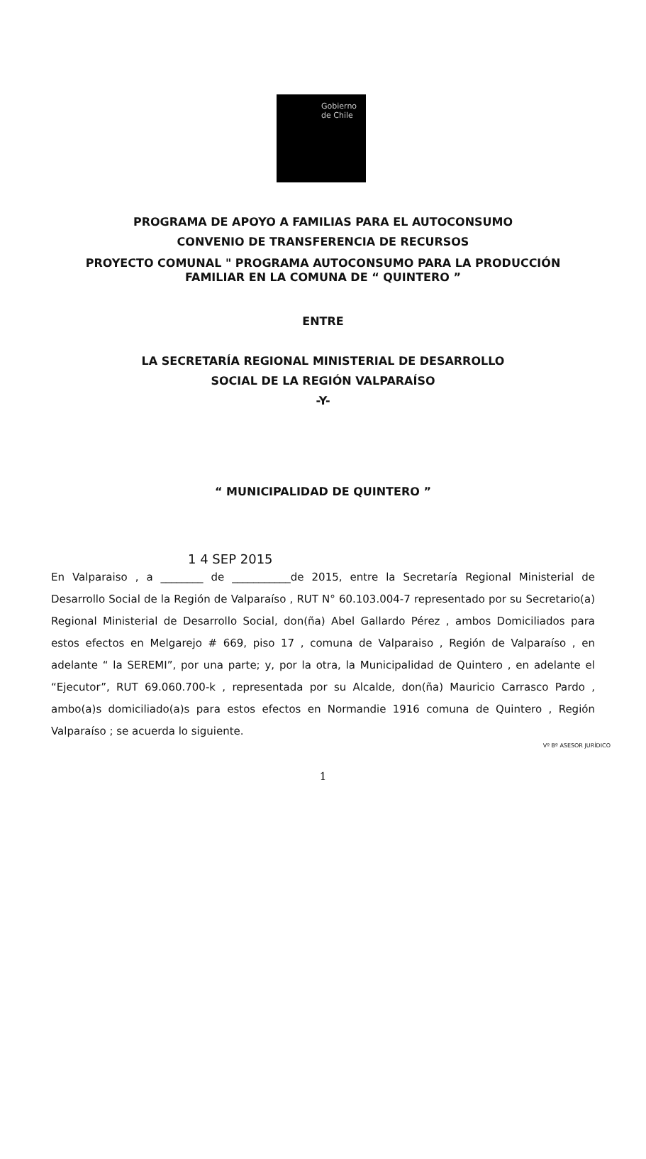Gobierno
de Chile
PROGRAMA DE APOYO A FAMILIAS PARA EL AUTOCONSUMO
CONVENIO DE TRANSFERENCIA DE RECURSOS
PROYECTO COMUNAL " PROGRAMA AUTOCONSUMO PARA LA PRODUCCIÓN
FAMILIAR EN LA COMUNA DE “ QUINTERO ”
ENTRE
LA SECRETARÍA REGIONAL MINISTERIAL DE DESARROLLO
SOCIAL DE LA REGIÓN VALPARAÍSO
-Y-
“ MUNICIPALIDAD DE QUINTERO ”
1 4 SEP 2015
En Valparaiso , a ________ de ___________de 2015, entre la Secretaría Regional Ministerial de Desarrollo Social de la Región de Valparaíso , RUT N° 60.103.004-7 representado por su Secretario(a) Regional Ministerial de Desarrollo Social, don(ña) Abel Gallardo Pérez , ambos Domiciliados para estos efectos en Melgarejo # 669, piso 17 , comuna de Valparaiso , Región de Valparaíso , en adelante “ la SEREMI”, por una parte; y, por la otra, la Municipalidad de Quintero , en adelante el “Ejecutor”, RUT 69.060.700-k , representada por su Alcalde, don(ña) Mauricio Carrasco Pardo , ambo(a)s domiciliado(a)s para estos efectos en Normandie 1916 comuna de Quintero , Región Valparaíso ; se acuerda lo siguiente.
Vº Bº ASESOR JURÍDICO
1